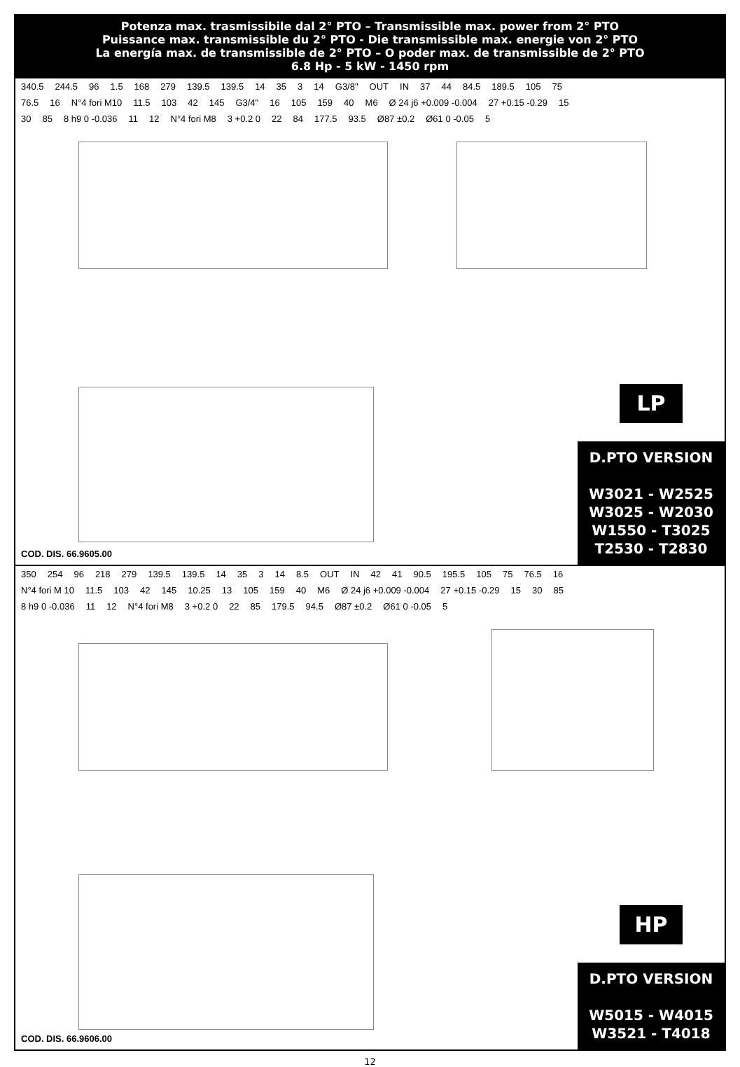Potenza max. trasmissibile dal 2° PTO – Transmissible max. power from 2° PTO
Puissance max. transmissible du 2° PTO - Die transmissible max. energie von 2° PTO
La energía max. de transmissible de 2° PTO – O poder max. de transmissible de 2° PTO
6.8 Hp - 5 kW - 1450 rpm
340.5 244.5 96 1.5 168 279 139.5 139.5 14 35 3 14 G3/8" OUT IN 37 44 84.5 189.5 105 75 76.5 16 N°4 fori M10 11.5 103 42 145 G3/4" 16 105 159 40 M6 Ø 24 j6 +0.009 -0.004 27 +0.15 -0.29 15 30 85 8 h9 0 -0.036 11 12 N°4 fori M8 3 +0.2 0 22 84 177.5 93.5 Ø87 ±0.2 Ø61 0 -0.05 5
COD. DIS. 66.9605.00
LP
D.PTO VERSION
W3021 - W2525
W3025 - W2030
W1550 - T3025
T2530 - T2830
350 254 96 218 279 139.5 139.5 14 35 3 14 8.5 OUT IN 42 41 90.5 195.5 105 75 76.5 16 N°4 fori M 10 11.5 103 42 145 10.25 13 105 159 40 M6 Ø 24 j6 +0.009 -0.004 27 +0.15 -0.29 15 30 85 8 h9 0 -0.036 11 12 N°4 fori M8 3 +0.2 0 22 85 179.5 94.5 Ø87 ±0.2 Ø61 0 -0.05 5
COD. DIS. 66.9606.00
HP
D.PTO VERSION
W5015 - W4015
W3521 - T4018
12